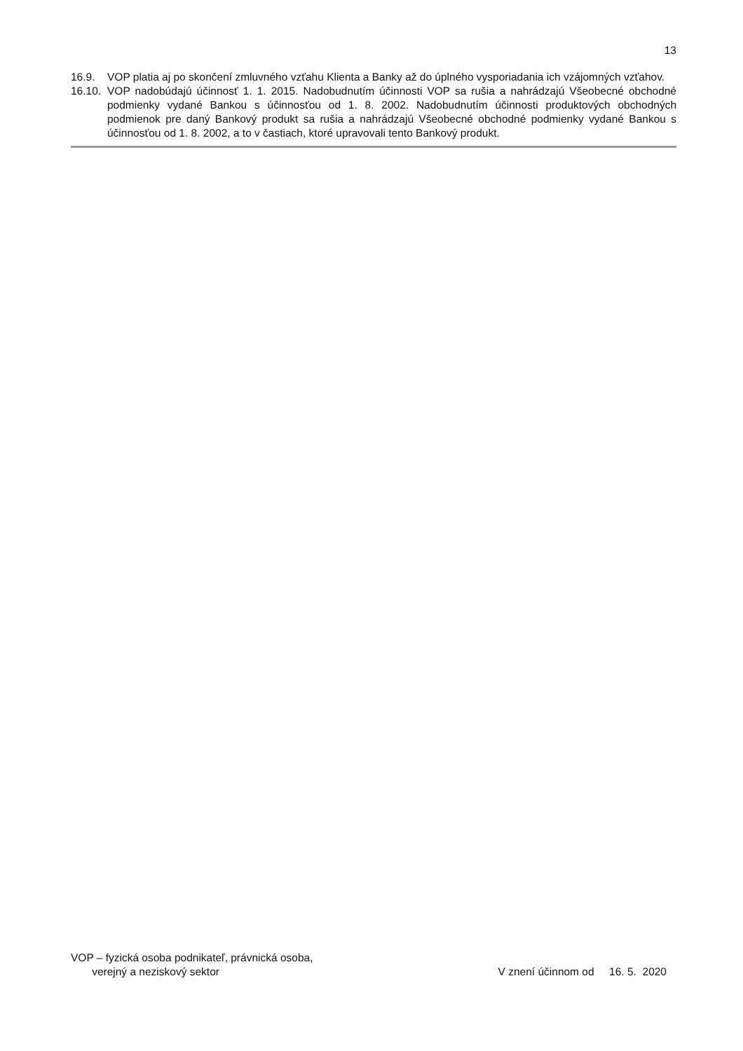13
16.9. VOP platia aj po skončení zmluvného vzťahu Klienta a Banky až do úplného vysporiadania ich vzájomných vzťahov.
16.10. VOP nadobúdajú účinnosť 1. 1. 2015. Nadobudnutím účinnosti VOP sa rušia a nahrádzajú Všeobecné obchodné podmienky vydané Bankou s účinnosťou od 1. 8. 2002. Nadobudnutím účinnosti produktových obchodných podmienok pre daný Bankový produkt sa rušia a nahrádzajú Všeobecné obchodné podmienky vydané Bankou s účinnosťou od 1. 8. 2002, a to v častiach, ktoré upravovali tento Bankový produkt.
VOP – fyzická osoba podnikateľ, právnická osoba,
verejný a neziskový sektor
V znení účinnom od 16. 5. 2020